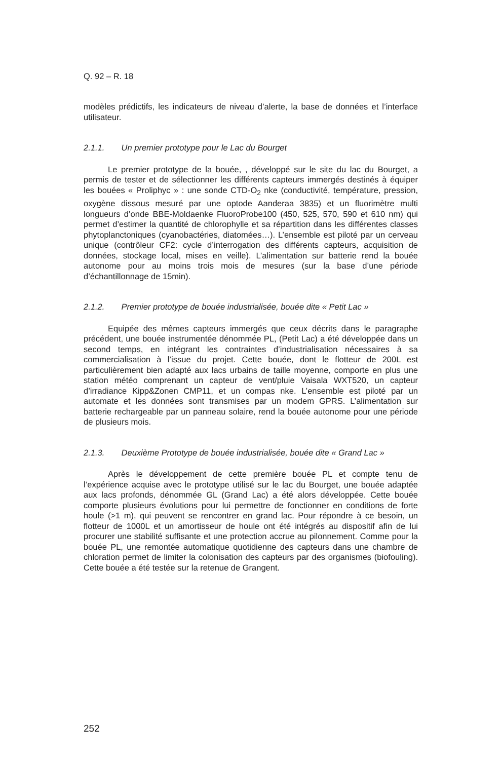Q. 92 – R. 18
modèles prédictifs, les indicateurs de niveau d’alerte, la base de données et l’interface utilisateur.
2.1.1. Un premier prototype pour le Lac du Bourget
Le premier prototype de la bouée, , développé sur le site du lac du Bourget, a permis de tester et de sélectionner les différents capteurs immergés destinés à équiper les bouées « Proliphyc » : une sonde CTD-O<sub>2</sub> nke (conductivité, température, pression, oxygène dissous mesuré par une optode Aanderaa 3835) et un fluorimètre multi longueurs d’onde BBE-Moldaenke FluoroProbe100 (450, 525, 570, 590 et 610 nm) qui permet d’estimer la quantité de chlorophylle et sa répartition dans les différentes classes phytoplanctoniques (cyanobactéries, diatomées…). L’ensemble est piloté par un cerveau unique (contrôleur CF2: cycle d’interrogation des différents capteurs, acquisition de données, stockage local, mises en veille). L’alimentation sur batterie rend la bouée autonome pour au moins trois mois de mesures (sur la base d’une période d’échantillonnage de 15min).
2.1.2. Premier prototype de bouée industrialisée, bouée dite « Petit Lac »
Equipée des mêmes capteurs immergés que ceux décrits dans le paragraphe précédent, une bouée instrumentée dénommée PL, (Petit Lac) a été développée dans un second temps, en intégrant les contraintes d’industrialisation nécessaires à sa commercialisation à l’issue du projet. Cette bouée, dont le flotteur de 200L est particulièrement bien adapté aux lacs urbains de taille moyenne, comporte en plus une station météo comprenant un capteur de vent/pluie Vaisala WXT520, un capteur d’irradiance Kipp&Zonen CMP11, et un compas nke. L’ensemble est piloté par un automate et les données sont transmises par un modem GPRS. L’alimentation sur batterie rechargeable par un panneau solaire, rend la bouée autonome pour une période de plusieurs mois.
2.1.3. Deuxième Prototype de bouée industrialisée, bouée dite « Grand Lac »
Après le développement de cette première bouée PL et compte tenu de l’expérience acquise avec le prototype utilisé sur le lac du Bourget, une bouée adaptée aux lacs profonds, dénommée GL (Grand Lac) a été alors développée. Cette bouée comporte plusieurs évolutions pour lui permettre de fonctionner en conditions de forte houle (>1 m), qui peuvent se rencontrer en grand lac. Pour répondre à ce besoin, un flotteur de 1000L et un amortisseur de houle ont été intégrés au dispositif afin de lui procurer une stabilité suffisante et une protection accrue au pilonnement. Comme pour la bouée PL, une remontée automatique quotidienne des capteurs dans une chambre de chloration permet de limiter la colonisation des capteurs par des organismes (biofouling). Cette bouée a été testée sur la retenue de Grangent.
252